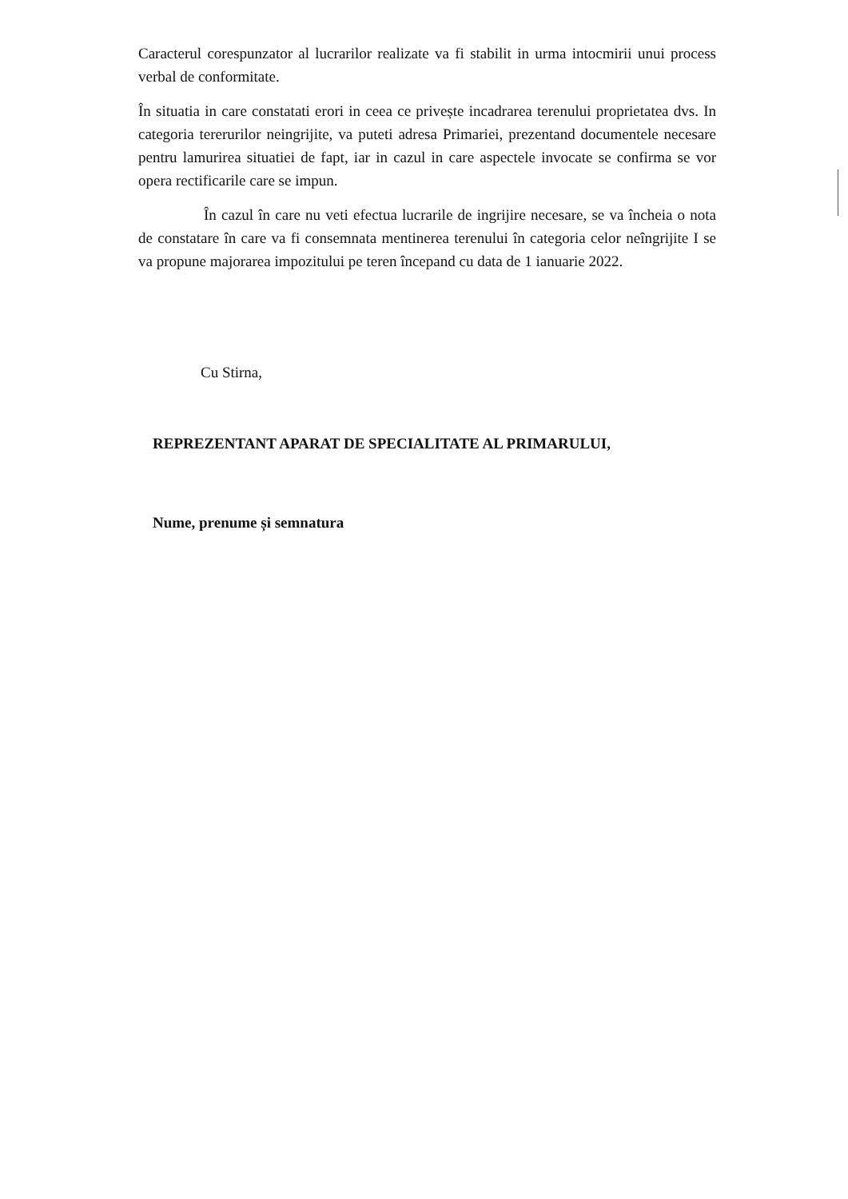Caracterul corespunzator al lucrarilor realizate va fi stabilit in urma intocmirii unui process verbal de conformitate.
În situatia in care constatati erori in ceea ce privește incadrarea terenului proprietatea dvs. In categoria tererurilor neingrijite, va puteti adresa Primariei, prezentand documentele necesare pentru lamurirea situatiei de fapt, iar in cazul in care aspectele invocate se confirma se vor opera rectificarile care se impun.
În cazul în care nu veti efectua lucrarile de ingrijire necesare, se va încheia o nota de constatare în care va fi consemnata mentinerea terenului în categoria celor neîngrijite I se va propune majorarea impozitului pe teren începand cu data de 1 ianuarie 2022.
Cu Stirna,
REPREZENTANT APARAT DE SPECIALITATE AL PRIMARULUI,
Nume, prenume și semnatura